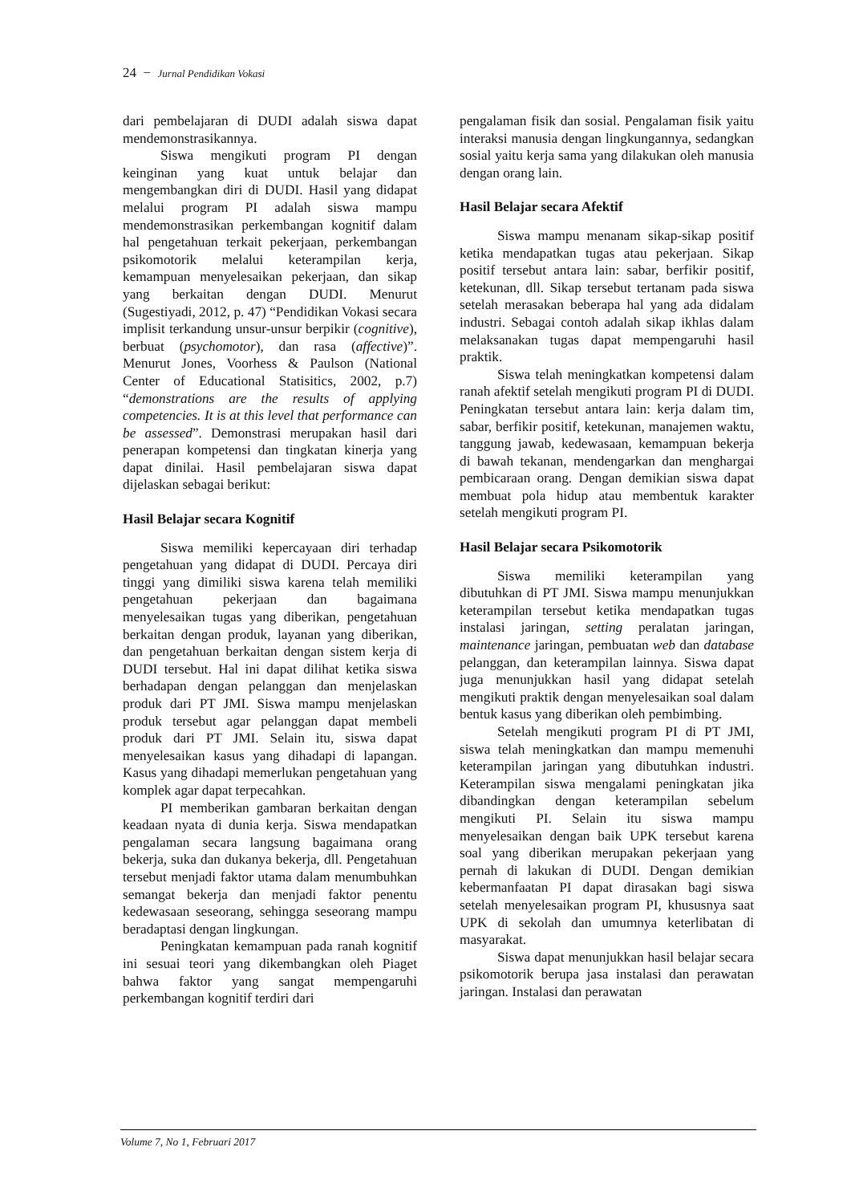24 − Jurnal Pendidikan Vokasi
dari pembelajaran di DUDI adalah siswa dapat mendemonstrasikannya.
Siswa mengikuti program PI dengan keinginan yang kuat untuk belajar dan mengembangkan diri di DUDI. Hasil yang didapat melalui program PI adalah siswa mampu mendemonstrasikan perkembangan kognitif dalam hal pengetahuan terkait pekerjaan, perkembangan psikomotorik melalui keterampilan kerja, kemampuan menyelesaikan pekerjaan, dan sikap yang berkaitan dengan DUDI. Menurut (Sugestiyadi, 2012, p. 47) “Pendidikan Vokasi secara implisit terkandung unsur-unsur berpikir (cognitive), berbuat (psychomotor), dan rasa (affective)”. Menurut Jones, Voorhess & Paulson (National Center of Educational Statisitics, 2002, p.7) “demonstrations are the results of applying competencies. It is at this level that performance can be assessed”. Demonstrasi merupakan hasil dari penerapan kompetensi dan tingkatan kinerja yang dapat dinilai. Hasil pembelajaran siswa dapat dijelaskan sebagai berikut:
Hasil Belajar secara Kognitif
Siswa memiliki kepercayaan diri terhadap pengetahuan yang didapat di DUDI. Percaya diri tinggi yang dimiliki siswa karena telah memiliki pengetahuan pekerjaan dan bagaimana menyelesaikan tugas yang diberikan, pengetahuan berkaitan dengan produk, layanan yang diberikan, dan pengetahuan berkaitan dengan sistem kerja di DUDI tersebut. Hal ini dapat dilihat ketika siswa berhadapan dengan pelanggan dan menjelaskan produk dari PT JMI. Siswa mampu menjelaskan produk tersebut agar pelanggan dapat membeli produk dari PT JMI. Selain itu, siswa dapat menyelesaikan kasus yang dihadapi di lapangan. Kasus yang dihadapi memerlukan pengetahuan yang komplek agar dapat terpecahkan.
PI memberikan gambaran berkaitan dengan keadaan nyata di dunia kerja. Siswa mendapatkan pengalaman secara langsung bagaimana orang bekerja, suka dan dukanya bekerja, dll. Pengetahuan tersebut menjadi faktor utama dalam menumbuhkan semangat bekerja dan menjadi faktor penentu kedewasaan seseorang, sehingga seseorang mampu beradaptasi dengan lingkungan.
Peningkatan kemampuan pada ranah kognitif ini sesuai teori yang dikembangkan oleh Piaget bahwa faktor yang sangat mempengaruhi perkembangan kognitif terdiri dari
pengalaman fisik dan sosial. Pengalaman fisik yaitu interaksi manusia dengan lingkungannya, sedangkan sosial yaitu kerja sama yang dilakukan oleh manusia dengan orang lain.
Hasil Belajar secara Afektif
Siswa mampu menanam sikap-sikap positif ketika mendapatkan tugas atau pekerjaan. Sikap positif tersebut antara lain: sabar, berfikir positif, ketekunan, dll. Sikap tersebut tertanam pada siswa setelah merasakan beberapa hal yang ada didalam industri. Sebagai contoh adalah sikap ikhlas dalam melaksanakan tugas dapat mempengaruhi hasil praktik.
Siswa telah meningkatkan kompetensi dalam ranah afektif setelah mengikuti program PI di DUDI. Peningkatan tersebut antara lain: kerja dalam tim, sabar, berfikir positif, ketekunan, manajemen waktu, tanggung jawab, kedewasaan, kemampuan bekerja di bawah tekanan, mendengarkan dan menghargai pembicaraan orang. Dengan demikian siswa dapat membuat pola hidup atau membentuk karakter setelah mengikuti program PI.
Hasil Belajar secara Psikomotorik
Siswa memiliki keterampilan yang dibutuhkan di PT JMI. Siswa mampu menunjukkan keterampilan tersebut ketika mendapatkan tugas instalasi jaringan, setting peralatan jaringan, maintenance jaringan, pembuatan web dan database pelanggan, dan keterampilan lainnya. Siswa dapat juga menunjukkan hasil yang didapat setelah mengikuti praktik dengan menyelesaikan soal dalam bentuk kasus yang diberikan oleh pembimbing.
Setelah mengikuti program PI di PT JMI, siswa telah meningkatkan dan mampu memenuhi keterampilan jaringan yang dibutuhkan industri. Keterampilan siswa mengalami peningkatan jika dibandingkan dengan keterampilan sebelum mengikuti PI. Selain itu siswa mampu menyelesaikan dengan baik UPK tersebut karena soal yang diberikan merupakan pekerjaan yang pernah di lakukan di DUDI. Dengan demikian kebermanfaatan PI dapat dirasakan bagi siswa setelah menyelesaikan program PI, khususnya saat UPK di sekolah dan umumnya keterlibatan di masyarakat.
Siswa dapat menunjukkan hasil belajar secara psikomotorik berupa jasa instalasi dan perawatan jaringan. Instalasi dan perawatan
Volume 7, No 1, Februari 2017